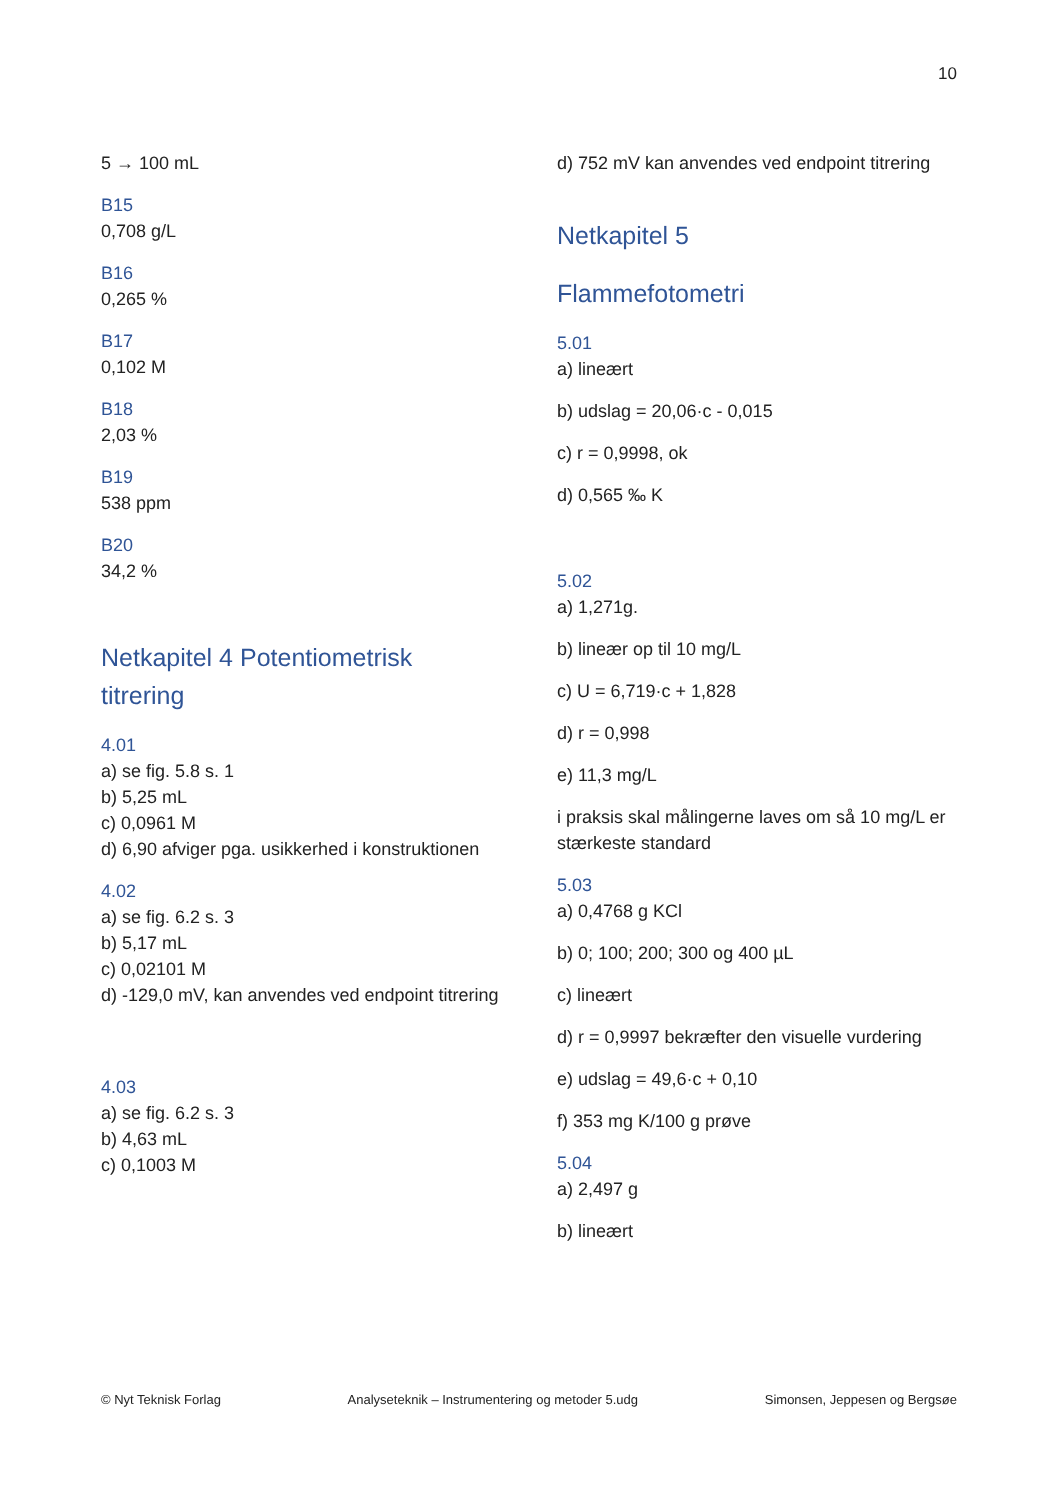10
5 → 100 mL
B15
0,708 g/L
B16
0,265 %
B17
0,102 M
B18
2,03 %
B19
538 ppm
B20
34,2 %
Netkapitel 4 Potentiometrisk titrering
4.01
a) se fig. 5.8 s. 1
b) 5,25 mL
c) 0,0961 M
d) 6,90 afviger pga. usikkerhed i konstruktionen
4.02
a) se fig. 6.2 s. 3
b) 5,17 mL
c) 0,02101 M
d) -129,0 mV, kan anvendes ved endpoint titrering
4.03
a) se fig. 6.2 s. 3
b) 4,63 mL
c) 0,1003 M
d) 752 mV kan anvendes ved endpoint titrering
Netkapitel 5
Flammefotometri
5.01
a) lineært
b) udslag = 20,06·c - 0,015
c) r = 0,9998, ok
d) 0,565 ‰ K
5.02
a) 1,271g.
b) lineær op til 10 mg/L
c) U = 6,719·c + 1,828
d) r = 0,998
e) 11,3 mg/L
i praksis skal målingerne laves om så 10 mg/L er stærkeste standard
5.03
a) 0,4768 g KCl
b) 0; 100; 200; 300 og 400 µL
c) lineært
d) r = 0,9997 bekræfter den visuelle vurdering
e) udslag = 49,6·c + 0,10
f) 353 mg K/100 g prøve
5.04
a) 2,497 g
b) lineært
© Nyt Teknisk Forlag Analyseteknik – Instrumentering og metoder 5.udg Simonsen, Jeppesen og Bergsøe